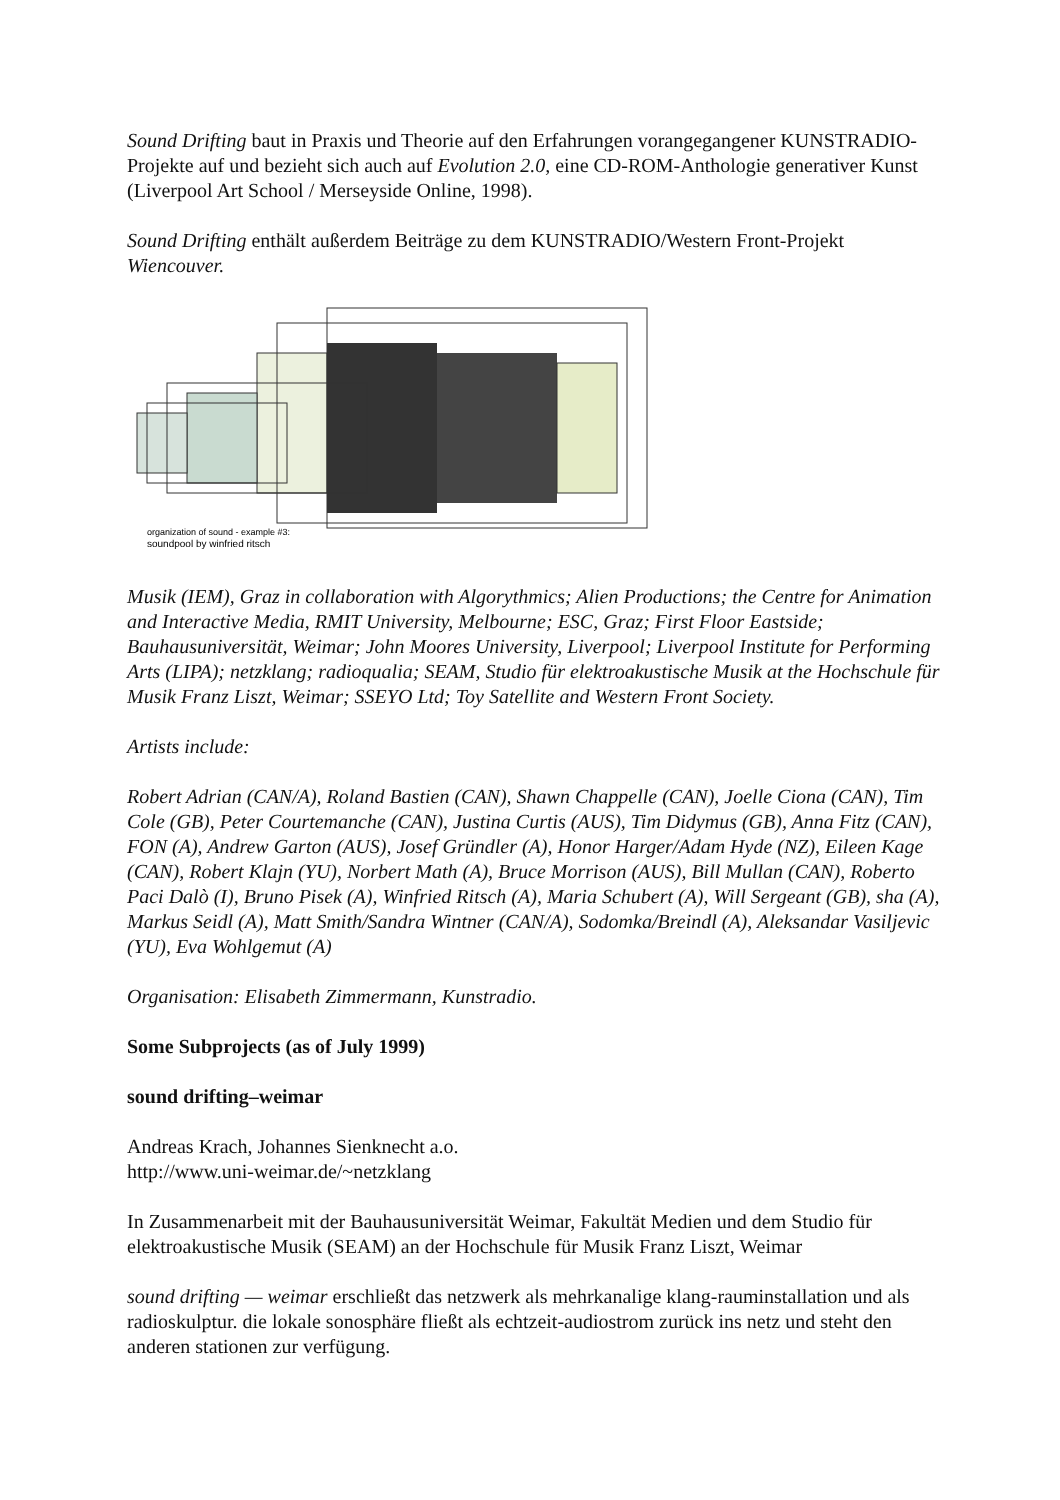Sound Drifting baut in Praxis und Theorie auf den Erfahrungen vorangegangener KUNSTRADIO-Projekte auf und bezieht sich auch auf Evolution 2.0, eine CD-ROM-Anthologie generativer Kunst (Liverpool Art School / Merseyside Online, 1998).
Sound Drifting enthält außerdem Beiträge zu dem KUNSTRADIO/Western Front-Projekt Wiencouver.
organization of sound - example #3:
soundpool by winfried ritsch
Musik (IEM), Graz in collaboration with Algorythmics; Alien Productions; the Centre for Animation and Interactive Media, RMIT University, Melbourne; ESC, Graz; First Floor Eastside; Bauhausuniversität, Weimar; John Moores University, Liverpool; Liverpool Institute for Performing Arts (LIPA); netzklang; radioqualia; SEAM, Studio für elektroakustische Musik at the Hochschule für Musik Franz Liszt, Weimar; SSEYO Ltd; Toy Satellite and Western Front Society.
Artists include:
Robert Adrian (CAN/A), Roland Bastien (CAN), Shawn Chappelle (CAN), Joelle Ciona (CAN), Tim Cole (GB), Peter Courtemanche (CAN), Justina Curtis (AUS), Tim Didymus (GB), Anna Fitz (CAN), FON (A), Andrew Garton (AUS), Josef Gründler (A), Honor Harger/Adam Hyde (NZ), Eileen Kage (CAN), Robert Klajn (YU), Norbert Math (A), Bruce Morrison (AUS), Bill Mullan (CAN), Roberto Paci Dalò (I), Bruno Pisek (A), Winfried Ritsch (A), Maria Schubert (A), Will Sergeant (GB), sha (A), Markus Seidl (A), Matt Smith/Sandra Wintner (CAN/A), Sodomka/Breindl (A), Aleksandar Vasiljevic (YU), Eva Wohlgemut (A)
Organisation: Elisabeth Zimmermann, Kunstradio.
Some Subprojects (as of July 1999)
sound drifting–weimar
Andreas Krach, Johannes Sienknecht a.o.
http://www.uni-weimar.de/~netzklang
In Zusammenarbeit mit der Bauhausuniversität Weimar, Fakultät Medien und dem Studio für elektroakustische Musik (SEAM) an der Hochschule für Musik Franz Liszt, Weimar
sound drifting — weimar erschließt das netzwerk als mehrkanalige klang-rauminstallation und als radioskulptur. die lokale sonosphäre fließt als echtzeit-audiostrom zurück ins netz und steht den anderen stationen zur verfügung.